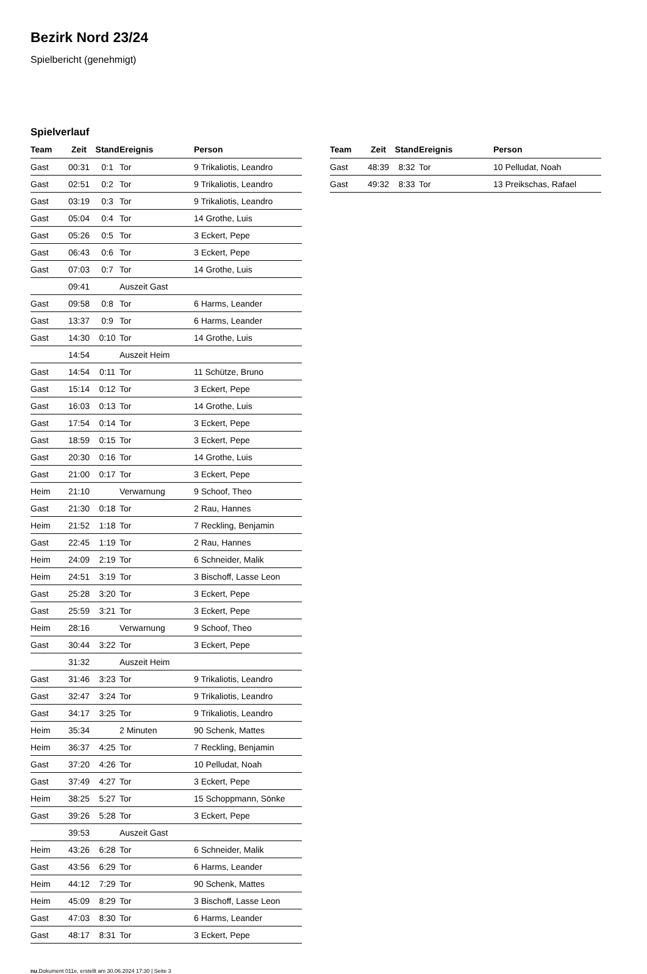Bezirk Nord 23/24
Spielbericht (genehmigt)
Spielverlauf
| Team | Zeit | Stand | Ereignis | Person |
| --- | --- | --- | --- | --- |
| Gast | 00:31 | 0:1 | Tor | 9 Trikaliotis, Leandro |
| Gast | 02:51 | 0:2 | Tor | 9 Trikaliotis, Leandro |
| Gast | 03:19 | 0:3 | Tor | 9 Trikaliotis, Leandro |
| Gast | 05:04 | 0:4 | Tor | 14 Grothe, Luis |
| Gast | 05:26 | 0:5 | Tor | 3 Eckert, Pepe |
| Gast | 06:43 | 0:6 | Tor | 3 Eckert, Pepe |
| Gast | 07:03 | 0:7 | Tor | 14 Grothe, Luis |
| | 09:41 | | Auszeit Gast | |
| Gast | 09:58 | 0:8 | Tor | 6 Harms, Leander |
| Gast | 13:37 | 0:9 | Tor | 6 Harms, Leander |
| Gast | 14:30 | 0:10 | Tor | 14 Grothe, Luis |
| | 14:54 | | Auszeit Heim | |
| Gast | 14:54 | 0:11 | Tor | 11 Schütze, Bruno |
| Gast | 15:14 | 0:12 | Tor | 3 Eckert, Pepe |
| Gast | 16:03 | 0:13 | Tor | 14 Grothe, Luis |
| Gast | 17:54 | 0:14 | Tor | 3 Eckert, Pepe |
| Gast | 18:59 | 0:15 | Tor | 3 Eckert, Pepe |
| Gast | 20:30 | 0:16 | Tor | 14 Grothe, Luis |
| Gast | 21:00 | 0:17 | Tor | 3 Eckert, Pepe |
| Heim | 21:10 | | Verwarnung | 9 Schoof, Theo |
| Gast | 21:30 | 0:18 | Tor | 2 Rau, Hannes |
| Heim | 21:52 | 1:18 | Tor | 7 Reckling, Benjamin |
| Gast | 22:45 | 1:19 | Tor | 2 Rau, Hannes |
| Heim | 24:09 | 2:19 | Tor | 6 Schneider, Malik |
| Heim | 24:51 | 3:19 | Tor | 3 Bischoff, Lasse Leon |
| Gast | 25:28 | 3:20 | Tor | 3 Eckert, Pepe |
| Gast | 25:59 | 3:21 | Tor | 3 Eckert, Pepe |
| Heim | 28:16 | | Verwarnung | 9 Schoof, Theo |
| Gast | 30:44 | 3:22 | Tor | 3 Eckert, Pepe |
| | 31:32 | | Auszeit Heim | |
| Gast | 31:46 | 3:23 | Tor | 9 Trikaliotis, Leandro |
| Gast | 32:47 | 3:24 | Tor | 9 Trikaliotis, Leandro |
| Gast | 34:17 | 3:25 | Tor | 9 Trikaliotis, Leandro |
| Heim | 35:34 | | 2 Minuten | 90 Schenk, Mattes |
| Heim | 36:37 | 4:25 | Tor | 7 Reckling, Benjamin |
| Gast | 37:20 | 4:26 | Tor | 10 Pelludat, Noah |
| Gast | 37:49 | 4:27 | Tor | 3 Eckert, Pepe |
| Heim | 38:25 | 5:27 | Tor | 15 Schoppmann, Sönke |
| Gast | 39:26 | 5:28 | Tor | 3 Eckert, Pepe |
| | 39:53 | | Auszeit Gast | |
| Heim | 43:26 | 6:28 | Tor | 6 Schneider, Malik |
| Gast | 43:56 | 6:29 | Tor | 6 Harms, Leander |
| Heim | 44:12 | 7:29 | Tor | 90 Schenk, Mattes |
| Heim | 45:09 | 8:29 | Tor | 3 Bischoff, Lasse Leon |
| Gast | 47:03 | 8:30 | Tor | 6 Harms, Leander |
| Gast | 48:17 | 8:31 | Tor | 3 Eckert, Pepe |
| Team | Zeit | Stand | Ereignis | Person |
| --- | --- | --- | --- | --- |
| Gast | 48:39 | 8:32 | Tor | 10 Pelludat, Noah |
| Gast | 49:32 | 8:33 | Tor | 13 Preikschas, Rafael |
nu.Dokument 011e, erstellt am 30.06.2024 17:30 | Seite 3